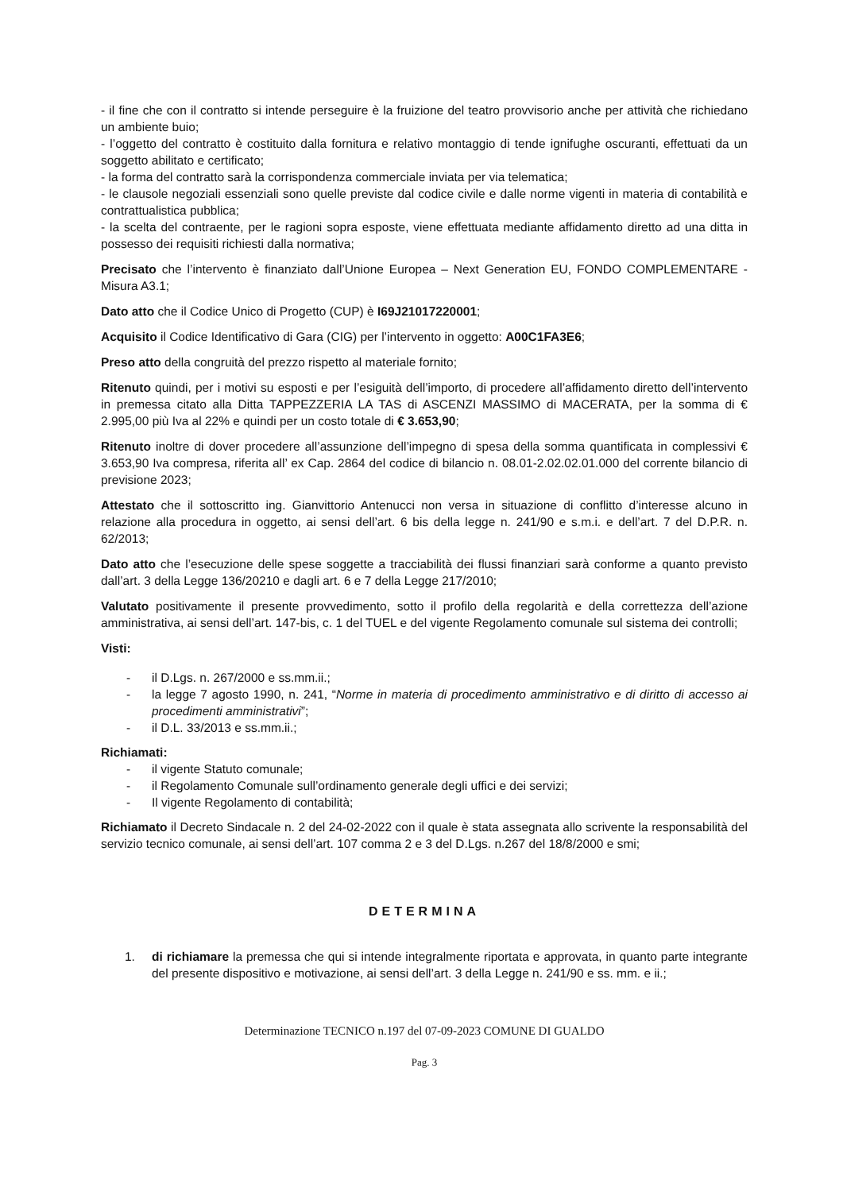- il fine che con il contratto si intende perseguire è la fruizione del teatro provvisorio anche per attività che richiedano un ambiente buio;
- l’oggetto del contratto è costituito dalla fornitura e relativo montaggio di tende ignifughe oscuranti, effettuati da un soggetto abilitato e certificato;
- la forma del contratto sarà la corrispondenza commerciale inviata per via telematica;
- le clausole negoziali essenziali sono quelle previste dal codice civile e dalle norme vigenti in materia di contabilità e contrattualistica pubblica;
- la scelta del contraente, per le ragioni sopra esposte, viene effettuata mediante affidamento diretto ad una ditta in possesso dei requisiti richiesti dalla normativa;
Precisato che l’intervento è finanziato dall’Unione Europea – Next Generation EU, FONDO COMPLEMENTARE - Misura A3.1;
Dato atto che il Codice Unico di Progetto (CUP) è I69J21017220001;
Acquisito il Codice Identificativo di Gara (CIG) per l’intervento in oggetto: A00C1FA3E6;
Preso atto della congruità del prezzo rispetto al materiale fornito;
Ritenuto quindi, per i motivi su esposti e per l’esiguità dell’importo, di procedere all’affidamento diretto dell’intervento in premessa citato alla Ditta TAPPEZZERIA LA TAS di ASCENZI MASSIMO di MACERATA, per la somma di € 2.995,00 più Iva al 22% e quindi per un costo totale di € 3.653,90;
Ritenuto inoltre di dover procedere all’assunzione dell’impegno di spesa della somma quantificata in complessivi € 3.653,90 Iva compresa, riferita all’ ex Cap. 2864 del codice di bilancio n. 08.01-2.02.02.01.000 del corrente bilancio di previsione 2023;
Attestato che il sottoscritto ing. Gianvittorio Antenucci non versa in situazione di conflitto d’interesse alcuno in relazione alla procedura in oggetto, ai sensi dell’art. 6 bis della legge n. 241/90 e s.m.i. e dell’art. 7 del D.P.R. n. 62/2013;
Dato atto che l’esecuzione delle spese soggette a tracciabilità dei flussi finanziari sarà conforme a quanto previsto dall’art. 3 della Legge 136/20210 e dagli art. 6 e 7 della Legge 217/2010;
Valutato positivamente il presente provvedimento, sotto il profilo della regolarità e della correttezza dell’azione amministrativa, ai sensi dell’art. 147-bis, c. 1 del TUEL e del vigente Regolamento comunale sul sistema dei controlli;
Visti:
- il D.Lgs. n. 267/2000 e ss.mm.ii.;
- la legge 7 agosto 1990, n. 241, “Norme in materia di procedimento amministrativo e di diritto di accesso ai procedimenti amministrativi”;
- il D.L. 33/2013 e ss.mm.ii.;
Richiamati:
- il vigente Statuto comunale;
- il Regolamento Comunale sull’ordinamento generale degli uffici e dei servizi;
- Il vigente Regolamento di contabilità;
Richiamato il Decreto Sindacale n. 2 del 24-02-2022 con il quale è stata assegnata allo scrivente la responsabilità del servizio tecnico comunale, ai sensi dell’art. 107 comma 2 e 3 del D.Lgs. n.267 del 18/8/2000 e smi;
DETERMINA
1. di richiamare la premessa che qui si intende integralmente riportata e approvata, in quanto parte integrante del presente dispositivo e motivazione, ai sensi dell’art. 3 della Legge n. 241/90 e ss. mm. e ii.;
Determinazione TECNICO n.197 del 07-09-2023 COMUNE DI GUALDO
Pag. 3